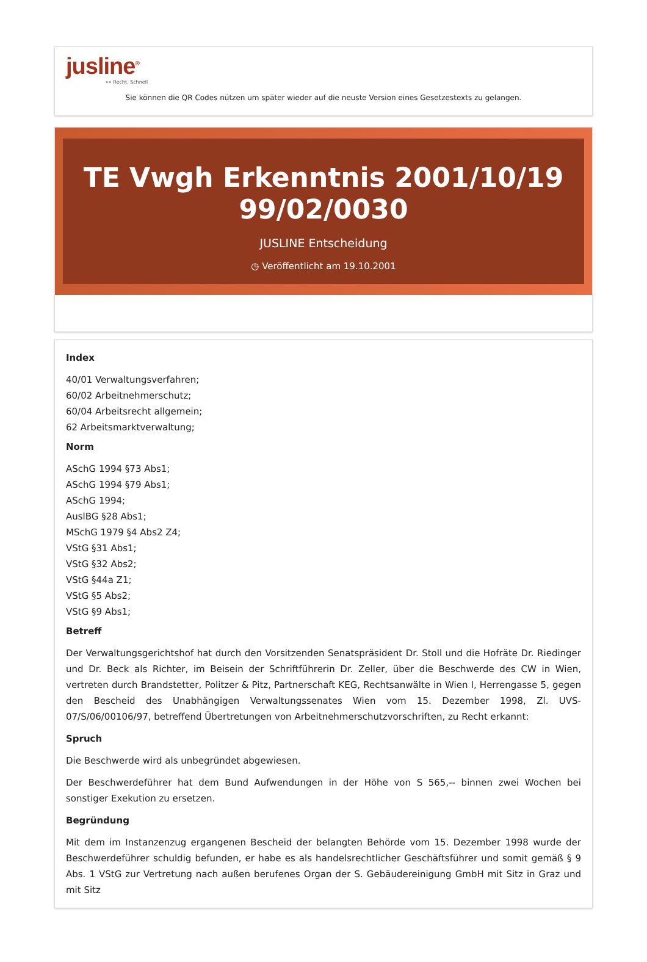jusline<sup>®</sup>
»» Recht. Schnell
Sie können die QR Codes nützen um später wieder auf die neuste Version eines Gesetzestexts zu gelangen.
TE Vwgh Erkenntnis 2001/10/19 99/02/0030
JUSLINE Entscheidung
◷ Veröffentlicht am 19.10.2001
Index
40/01 Verwaltungsverfahren;
60/02 Arbeitnehmerschutz;
60/04 Arbeitsrecht allgemein;
62 Arbeitsmarktverwaltung;
Norm
ASchG 1994 §73 Abs1;
ASchG 1994 §79 Abs1;
ASchG 1994;
AuslBG §28 Abs1;
MSchG 1979 §4 Abs2 Z4;
VStG §31 Abs1;
VStG §32 Abs2;
VStG §44a Z1;
VStG §5 Abs2;
VStG §9 Abs1;
Betreff
Der Verwaltungsgerichtshof hat durch den Vorsitzenden Senatspräsident Dr. Stoll und die Hofräte Dr. Riedinger und Dr. Beck als Richter, im Beisein der Schriftführerin Dr. Zeller, über die Beschwerde des CW in Wien, vertreten durch Brandstetter, Politzer & Pitz, Partnerschaft KEG, Rechtsanwälte in Wien I, Herrengasse 5, gegen den Bescheid des Unabhängigen Verwaltungssenates Wien vom 15. Dezember 1998, Zl. UVS- 07/S/06/00106/97, betreffend Übertretungen von Arbeitnehmerschutzvorschriften, zu Recht erkannt:
Spruch
Die Beschwerde wird als unbegründet abgewiesen.
Der Beschwerdeführer hat dem Bund Aufwendungen in der Höhe von S 565,-- binnen zwei Wochen bei sonstiger Exekution zu ersetzen.
Begründung
Mit dem im Instanzenzug ergangenen Bescheid der belangten Behörde vom 15. Dezember 1998 wurde der Beschwerdeführer schuldig befunden, er habe es als handelsrechtlicher Geschäftsführer und somit gemäß § 9 Abs. 1 VStG zur Vertretung nach außen berufenes Organ der S. Gebäudereinigung GmbH mit Sitz in Graz und mit Sitz